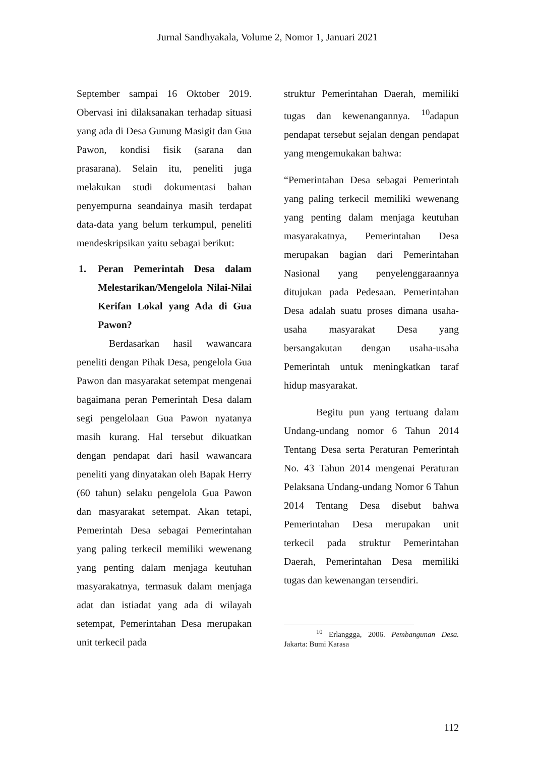Jurnal Sandhyakala, Volume 2, Nomor 1, Januari 2021
September sampai 16 Oktober 2019. Obervasi ini dilaksanakan terhadap situasi yang ada di Desa Gunung Masigit dan Gua Pawon, kondisi fisik (sarana dan prasarana). Selain itu, peneliti juga melakukan studi dokumentasi bahan penyempurna seandainya masih terdapat data-data yang belum terkumpul, peneliti mendeskripsikan yaitu sebagai berikut:
1. Peran Pemerintah Desa dalam Melestarikan/Mengelola Nilai-Nilai Kerifan Lokal yang Ada di Gua Pawon?
Berdasarkan hasil wawancara peneliti dengan Pihak Desa, pengelola Gua Pawon dan masyarakat setempat mengenai bagaimana peran Pemerintah Desa dalam segi pengelolaan Gua Pawon nyatanya masih kurang. Hal tersebut dikuatkan dengan pendapat dari hasil wawancara peneliti yang dinyatakan oleh Bapak Herry (60 tahun) selaku pengelola Gua Pawon dan masyarakat setempat. Akan tetapi, Pemerintah Desa sebagai Pemerintahan yang paling terkecil memiliki wewenang yang penting dalam menjaga keutuhan masyarakatnya, termasuk dalam menjaga adat dan istiadat yang ada di wilayah setempat, Pemerintahan Desa merupakan unit terkecil pada
struktur Pemerintahan Daerah, memiliki tugas dan kewenangannya. <sup>10</sup>adapun pendapat tersebut sejalan dengan pendapat yang mengemukakan bahwa:
“Pemerintahan Desa sebagai Pemerintah yang paling terkecil memiliki wewenang yang penting dalam menjaga keutuhan masyarakatnya, Pemerintahan Desa merupakan bagian dari Pemerintahan Nasional yang penyelenggaraannya ditujukan pada Pedesaan. Pemerintahan Desa adalah suatu proses dimana usaha-usaha masyarakat Desa yang bersangakutan dengan usaha-usaha Pemerintah untuk meningkatkan taraf hidup masyarakat.
Begitu pun yang tertuang dalam Undang-undang nomor 6 Tahun 2014 Tentang Desa serta Peraturan Pemerintah No. 43 Tahun 2014 mengenai Peraturan Pelaksana Undang-undang Nomor 6 Tahun 2014 Tentang Desa disebut bahwa Pemerintahan Desa merupakan unit terkecil pada struktur Pemerintahan Daerah, Pemerintahan Desa memiliki tugas dan kewenangan tersendiri.
<sup>10</sup> Erlanggga, 2006. Pembangunan Desa. Jakarta: Bumi Karasa
112